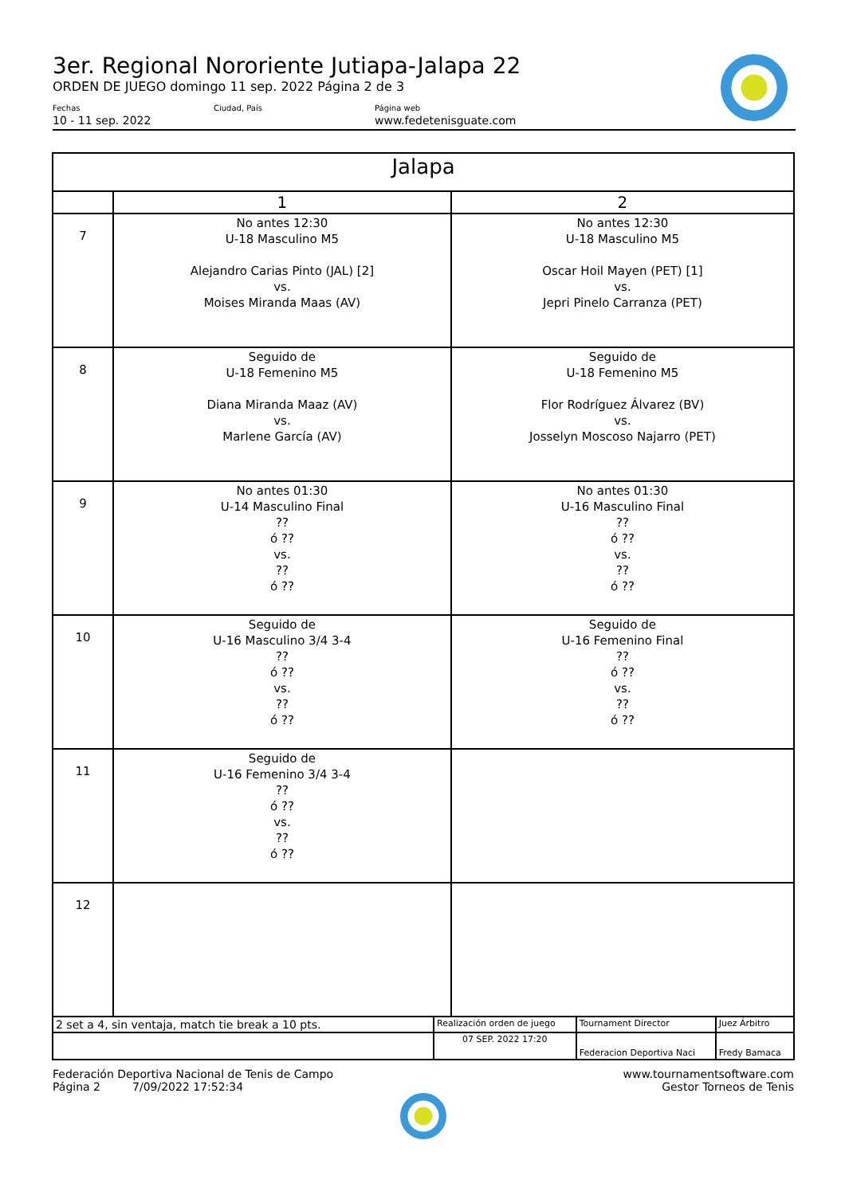3er. Regional Nororiente Jutiapa-Jalapa 22
ORDEN DE JUEGO domingo 11 sep. 2022 Página 2 de 3
Fechas
10 - 11 sep. 2022
Ciudad, País Página web
www.fedetenisguate.com
| Jalapa | | |
| --- | --- | --- |
| | 1 | 2 |
| 7 | No antes 12:30 U-18 Masculino M5 Alejandro Carias Pinto (JAL) [2] vs. Moises Miranda Maas (AV) | No antes 12:30 U-18 Masculino M5 Oscar Hoil Mayen (PET) [1] vs. Jepri Pinelo Carranza (PET) |
| 8 | Seguido de U-18 Femenino M5 Diana Miranda Maaz (AV) vs. Marlene García (AV) | Seguido de U-18 Femenino M5 Flor Rodríguez Álvarez (BV) vs. Josselyn Moscoso Najarro (PET) |
| 9 | No antes 01:30 U-14 Masculino Final ?? ó ?? vs. ?? ó ?? | No antes 01:30 U-16 Masculino Final ?? ó ?? vs. ?? ó ?? |
| 10 | Seguido de U-16 Masculino 3/4 3-4 ?? ó ?? vs. ?? ó ?? | Seguido de U-16 Femenino Final ?? ó ?? vs. ?? ó ?? |
| 11 | Seguido de U-16 Femenino 3/4 3-4 ?? ó ?? vs. ?? ó ?? | |
| 12 | | |
| 2 set a 4, sin ventaja, match tie break a 10 pts. | Realización orden de juego | Tournament Director | Juez Árbitro |
| | 07 SEP. 2022 17:20 | Federacion Deportiva Naci | Fredy Bamaca |
Federación Deportiva Nacional de Tenis de Campo
Página 2 7/09/2022 17:52:34
www.tournamentsoftware.com
Gestor Torneos de Tenis